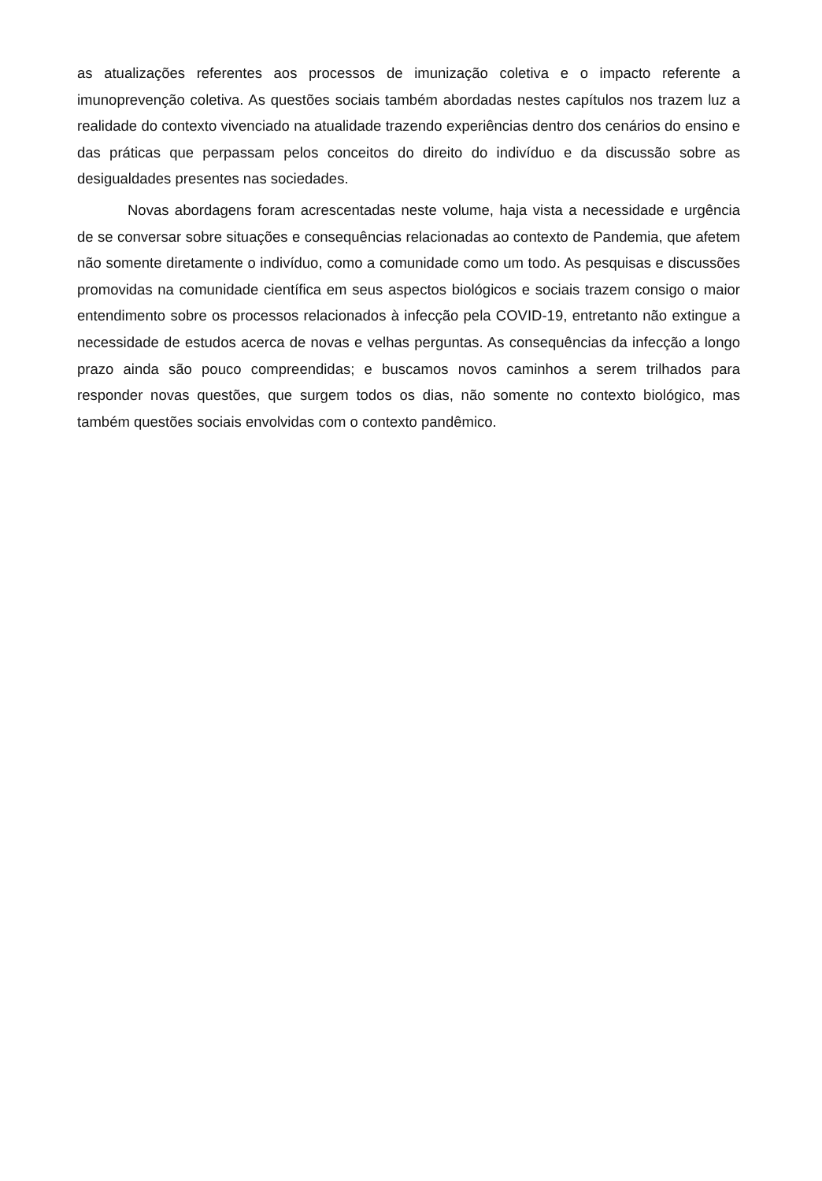as atualizações referentes aos processos de imunização coletiva e o impacto referente a imunoprevenção coletiva. As questões sociais também abordadas nestes capítulos nos trazem luz a realidade do contexto vivenciado na atualidade trazendo experiências dentro dos cenários do ensino e das práticas que perpassam pelos conceitos do direito do indivíduo e da discussão sobre as desigualdades presentes nas sociedades.
Novas abordagens foram acrescentadas neste volume, haja vista a necessidade e urgência de se conversar sobre situações e consequências relacionadas ao contexto de Pandemia, que afetem não somente diretamente o indivíduo, como a comunidade como um todo. As pesquisas e discussões promovidas na comunidade científica em seus aspectos biológicos e sociais trazem consigo o maior entendimento sobre os processos relacionados à infecção pela COVID-19, entretanto não extingue a necessidade de estudos acerca de novas e velhas perguntas. As consequências da infecção a longo prazo ainda são pouco compreendidas; e buscamos novos caminhos a serem trilhados para responder novas questões, que surgem todos os dias, não somente no contexto biológico, mas também questões sociais envolvidas com o contexto pandêmico.